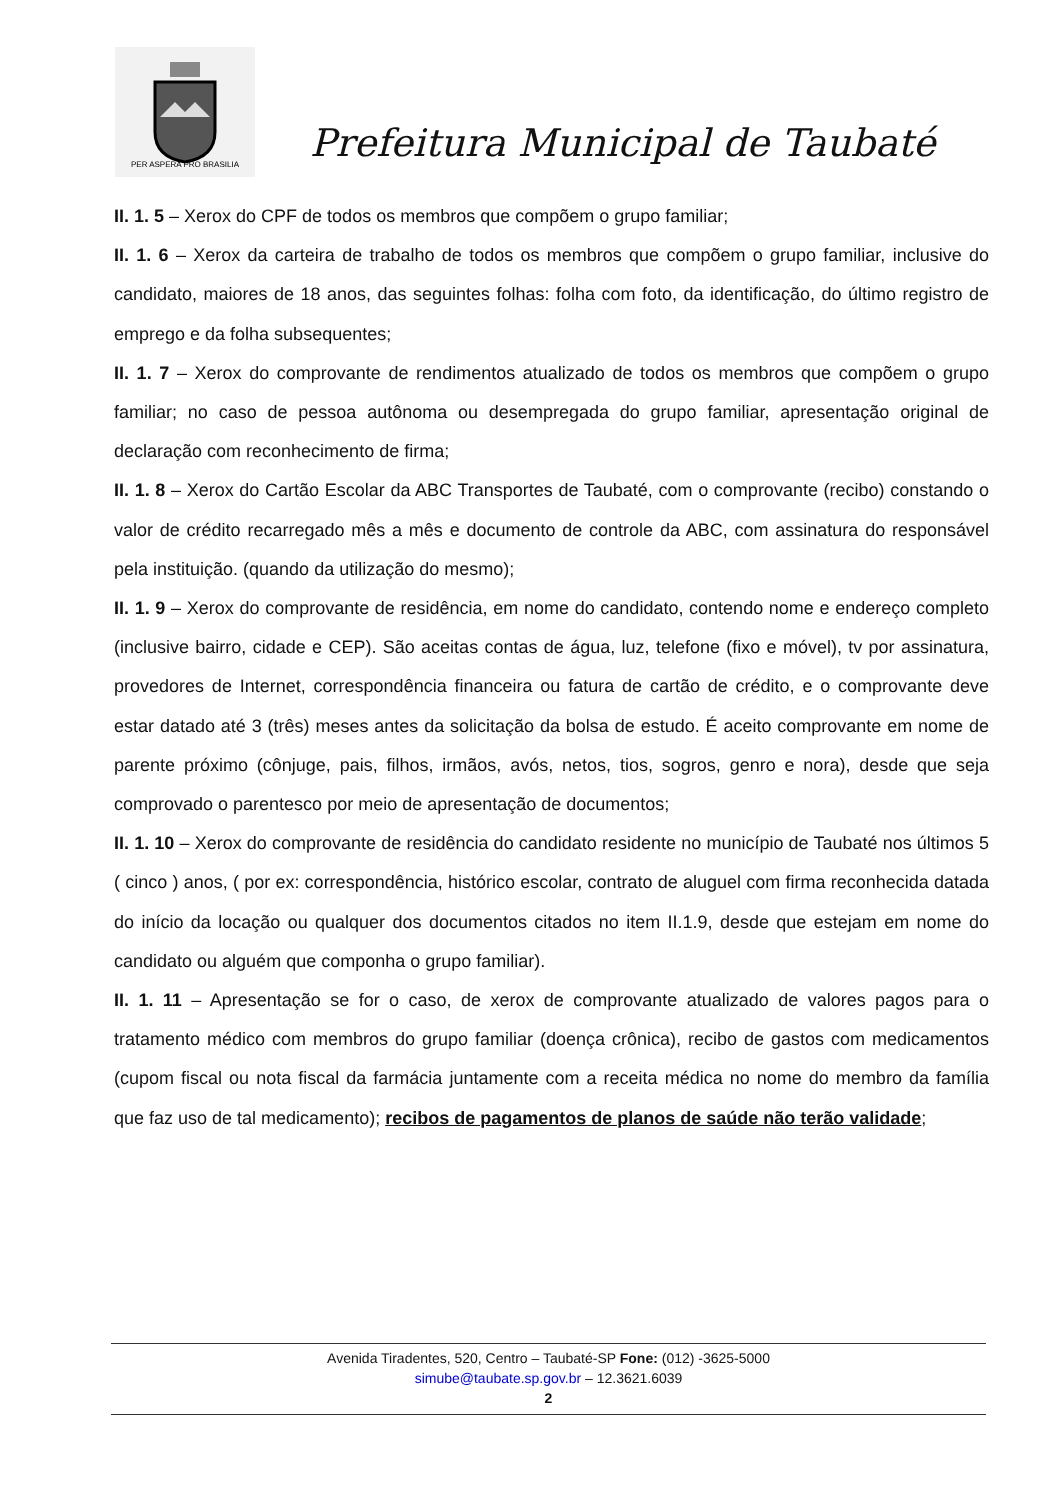PER ASPERA PRO BRASILIA
Prefeitura Municipal de Taubaté
II. 1. 5 – Xerox do CPF de todos os membros que compõem o grupo familiar;
II. 1. 6 – Xerox da carteira de trabalho de todos os membros que compõem o grupo familiar, inclusive do candidato, maiores de 18 anos, das seguintes folhas: folha com foto, da identificação, do último registro de emprego e da folha subsequentes;
II. 1. 7 – Xerox do comprovante de rendimentos atualizado de todos os membros que compõem o grupo familiar; no caso de pessoa autônoma ou desempregada do grupo familiar, apresentação original de declaração com reconhecimento de firma;
II. 1. 8 – Xerox do Cartão Escolar da ABC Transportes de Taubaté, com o comprovante (recibo) constando o valor de crédito recarregado mês a mês e documento de controle da ABC, com assinatura do responsável pela instituição. (quando da utilização do mesmo);
II. 1. 9 – Xerox do comprovante de residência, em nome do candidato, contendo nome e endereço completo (inclusive bairro, cidade e CEP). São aceitas contas de água, luz, telefone (fixo e móvel), tv por assinatura, provedores de Internet, correspondência financeira ou fatura de cartão de crédito, e o comprovante deve estar datado até 3 (três) meses antes da solicitação da bolsa de estudo. É aceito comprovante em nome de parente próximo (cônjuge, pais, filhos, irmãos, avós, netos, tios, sogros, genro e nora), desde que seja comprovado o parentesco por meio de apresentação de documentos;
II. 1. 10 – Xerox do comprovante de residência do candidato residente no município de Taubaté nos últimos 5 ( cinco ) anos, ( por ex: correspondência, histórico escolar, contrato de aluguel com firma reconhecida datada do início da locação ou qualquer dos documentos citados no item II.1.9, desde que estejam em nome do candidato ou alguém que componha o grupo familiar).
II. 1. 11 – Apresentação se for o caso, de xerox de comprovante atualizado de valores pagos para o tratamento médico com membros do grupo familiar (doença crônica), recibo de gastos com medicamentos (cupom fiscal ou nota fiscal da farmácia juntamente com a receita médica no nome do membro da família que faz uso de tal medicamento); recibos de pagamentos de planos de saúde não terão validade;
Avenida Tiradentes, 520, Centro – Taubaté-SP Fone: (012) -3625-5000
simube@taubate.sp.gov.br – 12.3621.6039
2